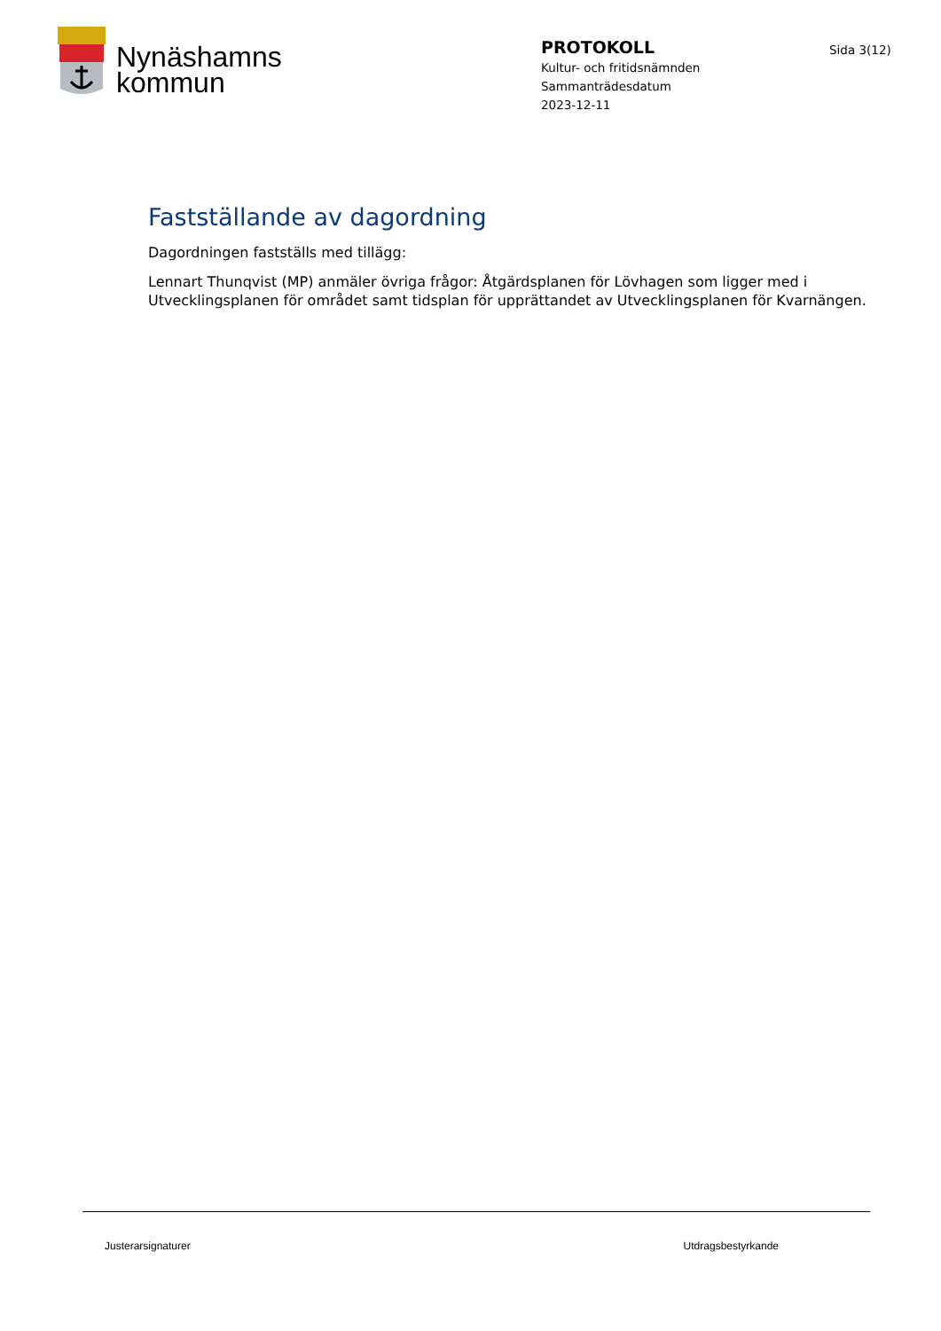Nynäshamns
kommun
PROTOKOLL
Kultur- och fritidsnämnden
Sammanträdesdatum
2023-12-11
Sida 3(12)
Fastställande av dagordning
Dagordningen fastställs med tillägg:
Lennart Thunqvist (MP) anmäler övriga frågor: Åtgärdsplanen för Lövhagen som ligger med i Utvecklingsplanen för området samt tidsplan för upprättandet av Utvecklingsplanen för Kvarnängen.
Justerarsignaturer Utdragsbestyrkande